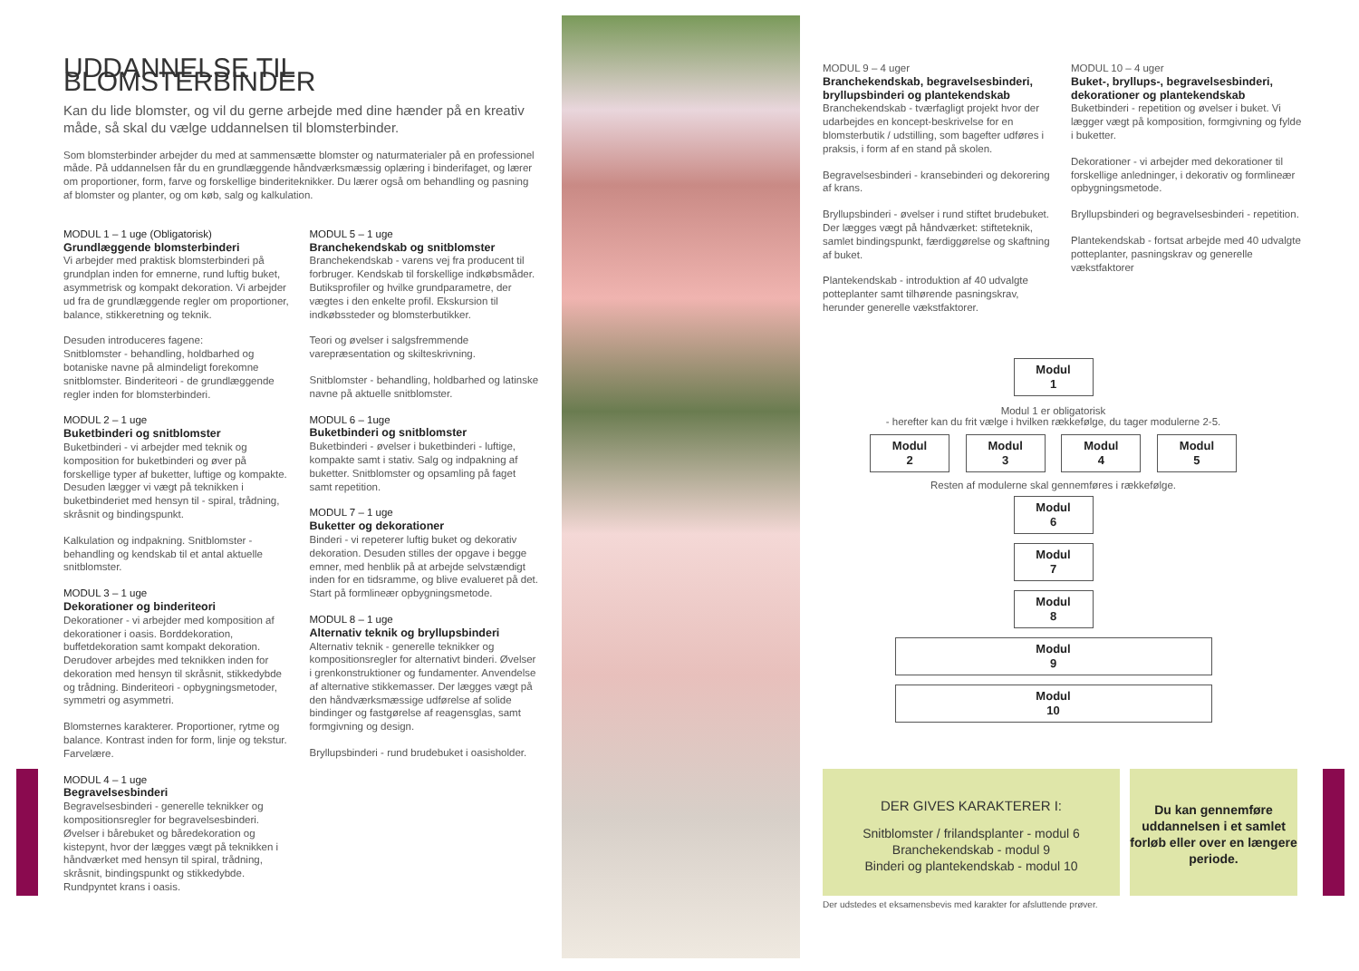UDDANNELSE TIL BLOMSTERBINDER
Kan du lide blomster, og vil du gerne arbejde med dine hænder på en kreativ måde, så skal du vælge uddannelsen til blomsterbinder.
Som blomsterbinder arbejder du med at sammensætte blomster og naturmaterialer på en professionel måde. På uddannelsen får du en grundlæggende håndværksmæssig oplæring i binderifaget, og lærer om proportioner, form, farve og forskellige binderiteknikker. Du lærer også om behandling og pasning af blomster og planter, og om køb, salg og kalkulation.
MODUL 1 – 1 uge (Obligatorisk)
Grundlæggende blomsterbinderi
Vi arbejder med praktisk blomsterbinderi på grundplan inden for emnerne, rund luftig buket, asymmetrisk og kompakt dekoration. Vi arbejder ud fra de grundlæggende regler om proportioner, balance, stikkeretning og teknik.
Desuden introduceres fagene:
Snitblomster - behandling, holdbarhed og botaniske navne på almindeligt forekomne snitblomster. Binderiteori - de grundlæggende regler inden for blomsterbinderi.
MODUL 2 – 1 uge
Buketbinderi og snitblomster
Buketbinderi - vi arbejder med teknik og komposition for buketbinderi og øver på forskellige typer af buketter, luftige og kompakte. Desuden lægger vi vægt på teknikken i buketbinderiet med hensyn til - spiral, trådning, skråsnit og bindingspunkt.
Kalkulation og indpakning. Snitblomster - behandling og kendskab til et antal aktuelle snitblomster.
MODUL 3 – 1 uge
Dekorationer og binderiteori
Dekorationer - vi arbejder med komposition af dekorationer i oasis. Borddekoration, buffetdekoration samt kompakt dekoration. Derudover arbejdes med teknikken inden for dekoration med hensyn til skråsnit, stikkedybde og trådning. Binderiteori - opbygningsmetoder, symmetri og asymmetri.
Blomsternes karakterer. Proportioner, rytme og balance. Kontrast inden for form, linje og tekstur. Farvelære.
MODUL 4 – 1 uge
Begravelsesbinderi
Begravelsesbinderi - generelle teknikker og kompositionsregler for begravelsesbinderi. Øvelser i bårebuket og båredekoration og kistepynt, hvor der lægges vægt på teknikken i håndværket med hensyn til spiral, trådning, skråsnit, bindingspunkt og stikkedybde. Rundpyntet krans i oasis.
MODUL 5 – 1 uge
Branchekendskab og snitblomster
Branchekendskab - varens vej fra producent til forbruger. Kendskab til forskellige indkøbsmåder. Butiksprofiler og hvilke grundparametre, der vægtes i den enkelte profil. Ekskursion til indkøbssteder og blomsterbutikker.
Teori og øvelser i salgsfremmende varepræsentation og skilteskrivning.
Snitblomster - behandling, holdbarhed og latinske navne på aktuelle snitblomster.
MODUL 6 – 1uge
Buketbinderi og snitblomster
Buketbinderi - øvelser i buketbinderi - luftige, kompakte samt i stativ. Salg og indpakning af buketter. Snitblomster og opsamling på faget samt repetition.
MODUL 7 – 1 uge
Buketter og dekorationer
Binderi - vi repeterer luftig buket og dekorativ dekoration. Desuden stilles der opgave i begge emner, med henblik på at arbejde selvstændigt inden for en tidsramme, og blive evalueret på det. Start på formlineær opbygningsmetode.
MODUL 8 – 1 uge
Alternativ teknik og bryllupsbinderi
Alternativ teknik - generelle teknikker og kompositionsregler for alternativt binderi. Øvelser i grenkonstruktioner og fundamenter. Anvendelse af alternative stikkemasser. Der lægges vægt på den håndværksmæssige udførelse af solide bindinger og fastgørelse af reagensglas, samt formgivning og design.
Bryllupsbinderi - rund brudebuket i oasisholder.
MODUL 9 – 4 uger
Branchekendskab, begravelsesbinderi, bryllupsbinderi og plantekendskab
Branchekendskab - tværfagligt projekt hvor der udarbejdes en koncept-beskrivelse for en blomsterbutik / udstilling, som bagefter udføres i praksis, i form af en stand på skolen.
Begravelsesbinderi - kransebinderi og dekorering af krans.
Bryllupsbinderi - øvelser i rund stiftet brudebuket. Der lægges vægt på håndværket: stifteteknik, samlet bindingspunkt, færdiggørelse og skaftning af buket.
Plantekendskab - introduktion af 40 udvalgte potteplanter samt tilhørende pasningskrav, herunder generelle vækstfaktorer.
MODUL 10 – 4 uger
Buket-, bryllups-, begravelsesbinderi, dekorationer og plantekendskab
Buketbinderi - repetition og øvelser i buket. Vi lægger vægt på komposition, formgivning og fylde i buketter.
Dekorationer - vi arbejder med dekorationer til forskellige anledninger, i dekorativ og formlineær opbygningsmetode.
Bryllupsbinderi og begravelsesbinderi - repetition.
Plantekendskab - fortsat arbejde med 40 udvalgte potteplanter, pasningskrav og generelle vækstfaktorer
Modul
1
Modul 1 er obligatorisk
- herefter kan du frit vælge i hvilken rækkefølge, du tager modulerne 2-5.
Modul
2
Modul
3
Modul
4
Modul
5
Resten af modulerne skal gennemføres i rækkefølge.
Modul
6
Modul
7
Modul
8
Modul
9
Modul
10
DER GIVES KARAKTERER I:
Snitblomster / frilandsplanter - modul 6
Branchekendskab - modul 9
Binderi og plantekendskab - modul 10
Du kan gennemføre uddannelsen i et samlet forløb eller over en længere periode.
Der udstedes et eksamensbevis med karakter for afsluttende prøver.